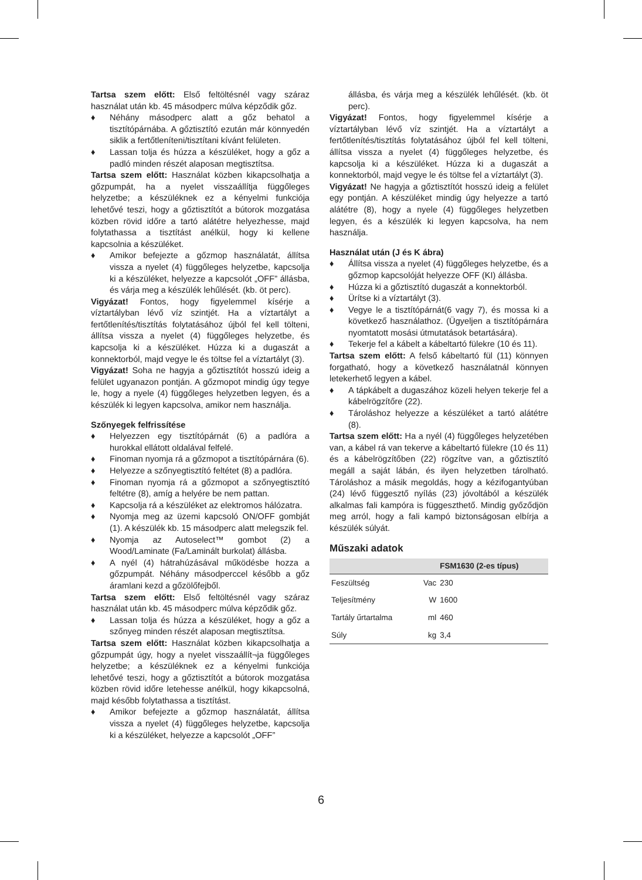Tartsa szem előtt: Első feltöltésnél vagy száraz használat után kb. 45 másodperc múlva képződik gőz.
♦ Néhány másodperc alatt a gőz behatol a tisztítópárnába. A gőztisztító ezután már könnyedén siklik a fertőtleníteni/tisztítani kívánt felületen.
♦ Lassan tolja és húzza a készüléket, hogy a gőz a padló minden részét alaposan megtisztítsa.
Tartsa szem előtt: Használat közben kikapcsolhatja a gőzpumpát, ha a nyelet visszaállítja függőleges helyzetbe; a készüléknek ez a kényelmi funkciója lehetővé teszi, hogy a gőztisztítót a bútorok mozgatása közben rövid időre a tartó alátétre helyezhesse, majd folytathassa a tisztítást anélkül, hogy ki kellene kapcsolnia a készüléket.
♦ Amikor befejezte a gőzmop használatát, állítsa vissza a nyelet (4) függőleges helyzetbe, kapcsolja ki a készüléket, helyezze a kapcsolót „OFF” állásba, és várja meg a készülék lehűlését. (kb. öt perc).
Vigyázat! Fontos, hogy figyelemmel kísérje a víztartályban lévő víz szintjét. Ha a víztartályt a fertőtlenítés/tisztítás folytatásához újból fel kell tölteni, állítsa vissza a nyelet (4) függőleges helyzetbe, és kapcsolja ki a készüléket. Húzza ki a dugaszát a konnektorból, majd vegye le és töltse fel a víztartályt (3).
Vigyázat! Soha ne hagyja a gőztisztítót hosszú ideig a felület ugyanazon pontján. A gőzmopot mindig úgy tegye le, hogy a nyele (4) függőleges helyzetben legyen, és a készülék ki legyen kapcsolva, amikor nem használja.
Szőnyegek felfrissítése
♦ Helyezzen egy tisztítópárnát (6) a padlóra a hurokkal ellátott oldalával felfelé.
♦ Finoman nyomja rá a gőzmopot a tisztítópárnára (6).
♦ Helyezze a szőnyegtisztító feltétet (8) a padlóra.
♦ Finoman nyomja rá a gőzmopot a szőnyegtisztító feltétre (8), amíg a helyére be nem pattan.
♦ Kapcsolja rá a készüléket az elektromos hálózatra.
♦ Nyomja meg az üzemi kapcsoló ON/OFF gombját (1). A készülék kb. 15 másodperc alatt melegszik fel.
♦ Nyomja az Autoselect™ gombot (2) a Wood/Laminate (Fa/Laminált burkolat) állásba.
♦ A nyél (4) hátrahúzásával működésbe hozza a gőzpumpát. Néhány másodperccel később a gőz áramlani kezd a gőzölőfejből.
Tartsa szem előtt: Első feltöltésnél vagy száraz használat után kb. 45 másodperc múlva képződik gőz.
♦ Lassan tolja és húzza a készüléket, hogy a gőz a szőnyeg minden részét alaposan megtisztítsa.
Tartsa szem előtt: Használat közben kikapcsolhatja a gőzpumpát úgy, hogy a nyelet visszaállít¬ja függőleges helyzetbe; a készüléknek ez a kényelmi funkciója lehetővé teszi, hogy a gőztisztítót a bútorok mozgatása közben rövid időre letehesse anélkül, hogy kikapcsolná, majd később folytathassa a tisztítást.
♦ Amikor befejezte a gőzmop használatát, állítsa vissza a nyelet (4) függőleges helyzetbe, kapcsolja ki a készüléket, helyezze a kapcsolót „OFF”
állásba, és várja meg a készülék lehűlését. (kb. öt perc).
Vigyázat! Fontos, hogy figyelemmel kísérje a víztartályban lévő víz szintjét. Ha a víztartályt a fertőtlenítés/tisztítás folytatásához újból fel kell tölteni, állítsa vissza a nyelet (4) függőleges helyzetbe, és kapcsolja ki a készüléket. Húzza ki a dugaszát a konnektorból, majd vegye le és töltse fel a víztartályt (3).
Vigyázat! Ne hagyja a gőztisztítót hosszú ideig a felület egy pontján. A készüléket mindig úgy helyezze a tartó alátétre (8), hogy a nyele (4) függőleges helyzetben legyen, és a készülék ki legyen kapcsolva, ha nem használja.
Használat után (J és K ábra)
♦ Állítsa vissza a nyelet (4) függőleges helyzetbe, és a gőzmop kapcsolóját helyezze OFF (KI) állásba.
♦ Húzza ki a gőztisztító dugaszát a konnektorból.
♦ Ürítse ki a víztartályt (3).
♦ Vegye le a tisztítópárnát(6 vagy 7), és mossa ki a következő használathoz. (Ügyeljen a tisztítópárnára nyomtatott mosási útmutatások betartására).
♦ Tekerje fel a kábelt a kábeltartó fülekre (10 és 11).
Tartsa szem előtt: A felső kábeltartó fül (11) könnyen forgatható, hogy a következő használatnál könnyen letekerhető legyen a kábel.
♦ A tápkábelt a dugaszához közeli helyen tekerje fel a kábelrögzítőre (22).
♦ Tároláshoz helyezze a készüléket a tartó alátétre (8).
Tartsa szem előtt: Ha a nyél (4) függőleges helyzetében van, a kábel rá van tekerve a kábeltartó fülekre (10 és 11) és a kábelrögzítőben (22) rögzítve van, a gőztisztító megáll a saját lábán, és ilyen helyzetben tárolható. Tároláshoz a másik megoldás, hogy a kézifogantyúban (24) lévő függesztő nyílás (23) jóvoltából a készülék alkalmas fali kampóra is függeszthető. Mindig győződjön meg arról, hogy a fali kampó biztonságosan elbírja a készülék súlyát.
Műszaki adatok
| | | FSM1630 (2-es típus) |
| --- | --- | --- |
| Feszültség | Vac | 230 |
| Teljesítmény | W | 1600 |
| Tartály űrtartalma | ml | 460 |
| Súly | kg | 3,4 |
6